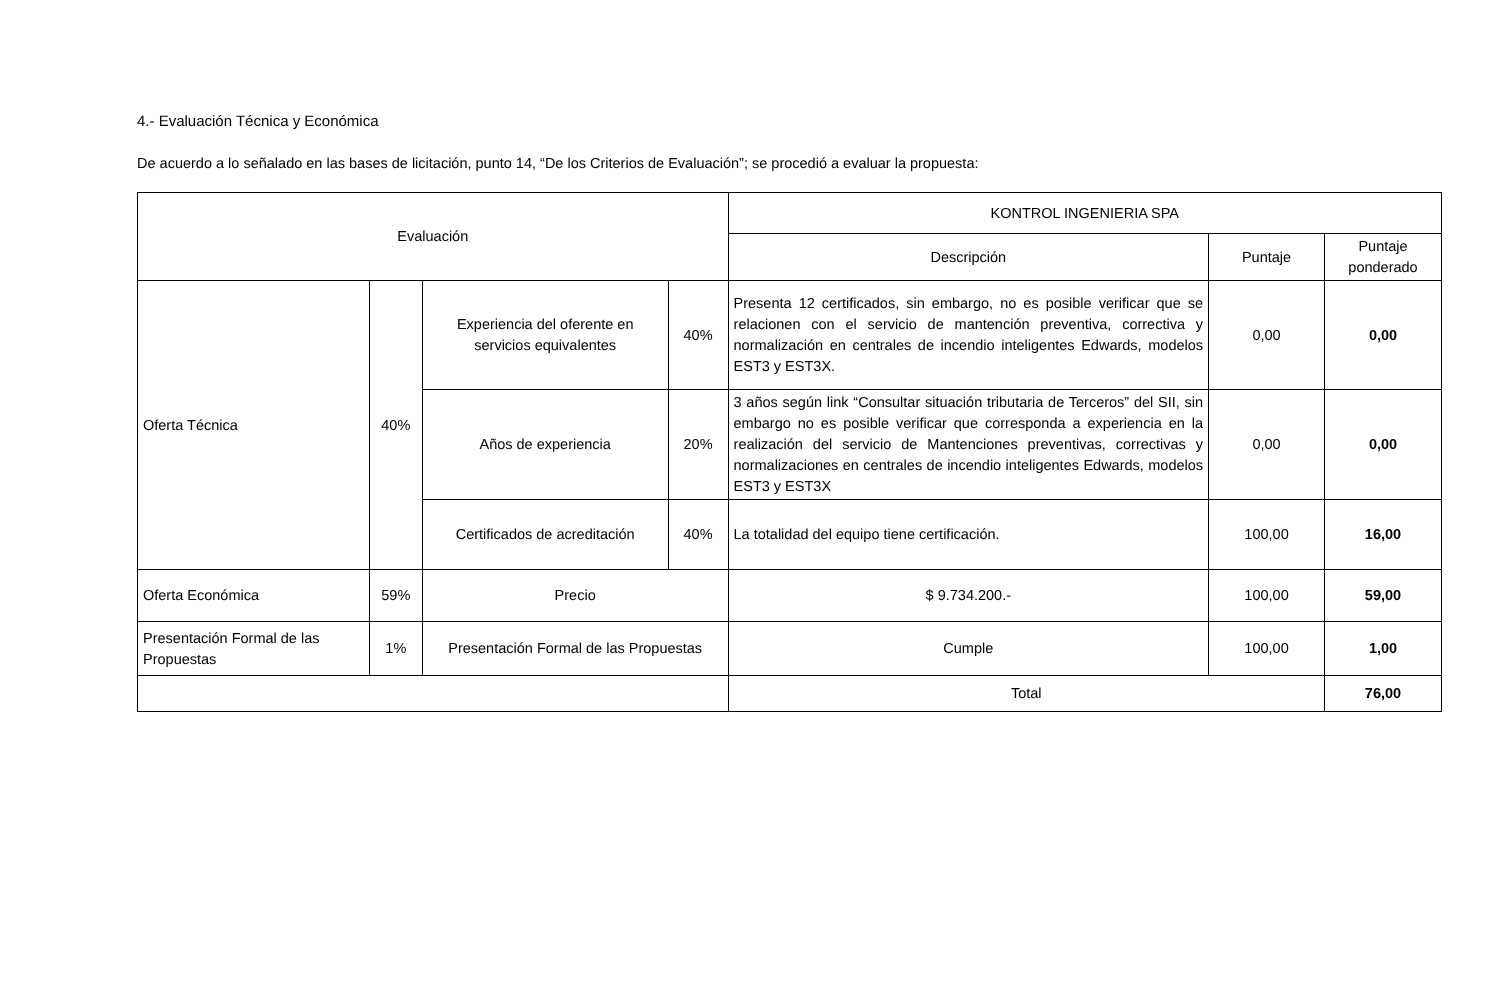4.- Evaluación Técnica y Económica
De acuerdo a lo señalado en las bases de licitación, punto 14, “De los Criterios de Evaluación”; se procedió a evaluar la propuesta:
| Evaluación | | | | KONTROL INGENIERIA SPA | | |
| --- | --- | --- | --- | --- | --- | --- |
| | | | | Descripción | Puntaje | Puntaje ponderado |
| Oferta Técnica | 40% | Experiencia del oferente en servicios equivalentes | 40% | Presenta 12 certificados, sin embargo, no es posible verificar que se relacionen con el servicio de mantención preventiva, correctiva y normalización en centrales de incendio inteligentes Edwards, modelos EST3 y EST3X. | 0,00 | 0,00 |
| | | Años de experiencia | 20% | 3 años según link “Consultar situación tributaria de Terceros” del SII, sin embargo no es posible verificar que corresponda a experiencia en la realización del servicio de Mantenciones preventivas, correctivas y normalizaciones en centrales de incendio inteligentes Edwards, modelos EST3 y EST3X | 0,00 | 0,00 |
| | | Certificados de acreditación | 40% | La totalidad del equipo tiene certificación. | 100,00 | 16,00 |
| Oferta Económica | 59% | Precio | | $ 9.734.200.- | 100,00 | 59,00 |
| Presentación Formal de las Propuestas | 1% | Presentación Formal de las Propuestas | | Cumple | 100,00 | 1,00 |
| | | | | Total | | 76,00 |